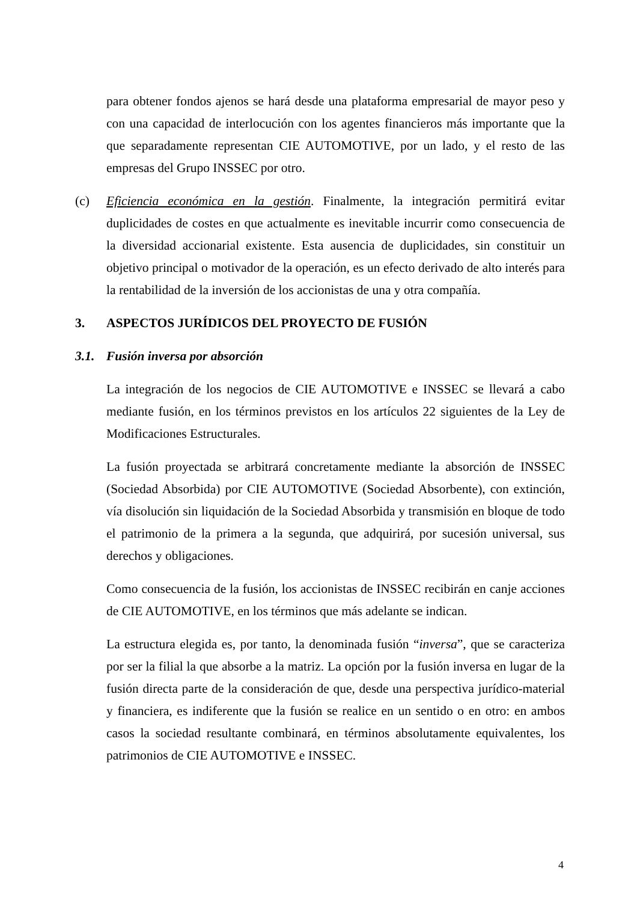para obtener fondos ajenos se hará desde una plataforma empresarial de mayor peso y con una capacidad de interlocución con los agentes financieros más importante que la que separadamente representan CIE AUTOMOTIVE, por un lado, y el resto de las empresas del Grupo INSSEC por otro.
(c) Eficiencia económica en la gestión. Finalmente, la integración permitirá evitar duplicidades de costes en que actualmente es inevitable incurrir como consecuencia de la diversidad accionarial existente. Esta ausencia de duplicidades, sin constituir un objetivo principal o motivador de la operación, es un efecto derivado de alto interés para la rentabilidad de la inversión de los accionistas de una y otra compañía.
3. ASPECTOS JURÍDICOS DEL PROYECTO DE FUSIÓN
3.1. Fusión inversa por absorción
La integración de los negocios de CIE AUTOMOTIVE e INSSEC se llevará a cabo mediante fusión, en los términos previstos en los artículos 22 siguientes de la Ley de Modificaciones Estructurales.
La fusión proyectada se arbitrará concretamente mediante la absorción de INSSEC (Sociedad Absorbida) por CIE AUTOMOTIVE (Sociedad Absorbente), con extinción, vía disolución sin liquidación de la Sociedad Absorbida y transmisión en bloque de todo el patrimonio de la primera a la segunda, que adquirirá, por sucesión universal, sus derechos y obligaciones.
Como consecuencia de la fusión, los accionistas de INSSEC recibirán en canje acciones de CIE AUTOMOTIVE, en los términos que más adelante se indican.
La estructura elegida es, por tanto, la denominada fusión “inversa”, que se caracteriza por ser la filial la que absorbe a la matriz. La opción por la fusión inversa en lugar de la fusión directa parte de la consideración de que, desde una perspectiva jurídico-material y financiera, es indiferente que la fusión se realice en un sentido o en otro: en ambos casos la sociedad resultante combinará, en términos absolutamente equivalentes, los patrimonios de CIE AUTOMOTIVE e INSSEC.
4